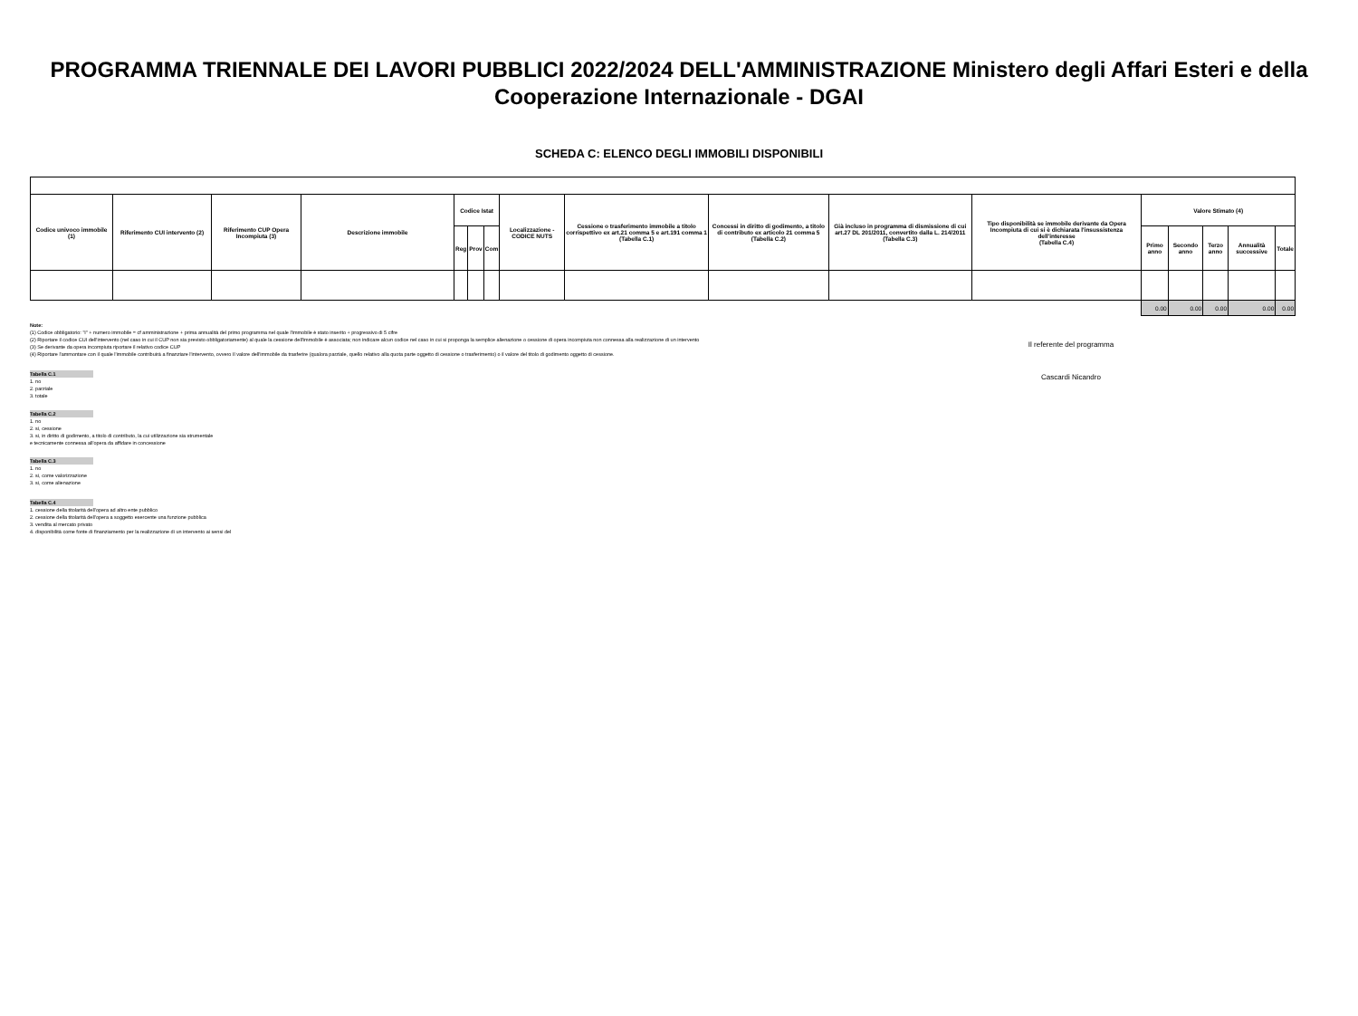PROGRAMMA TRIENNALE DEI LAVORI PUBBLICI 2022/2024 DELL'AMMINISTRAZIONE Ministero degli Affari Esteri e della Cooperazione Internazionale - DGAI
SCHEDA C: ELENCO DEGLI IMMOBILI DISPONIBILI
| Codice univoco immobile (1) | Riferimento CUI intervento (2) | Riferimento CUP Opera Incompiuta (3) | Descrizione immobile | Codice Istat | | | Localizzazione - CODICE NUTS | Cessione o trasferimento immobile a titolo corrispettivo ex art.21 comma 5 e art.191 comma 1 (Tabella C.1) | Concessi in diritto di godimento, a titolo di contributo ex articolo 21 comma 5 (Tabella C.2) | Già incluso in programma di dismissione di cui art.27 DL 201/2011, convertito dalla L. 214/2011 (Tabella C.3) | Tipo disponibilità se immobile derivante da Opera Incompiuta di cui si è dichiarata l'insussistenza dell'interesse (Tabella C.4) | Valore Stimato (4) | | | | |
| --- | --- | --- | --- | --- | --- | --- | --- | --- | --- | --- | --- | --- | --- | --- | --- | --- |
| | | | | Reg | Prov | Com | | | | | | Primo anno | Secondo anno | Terzo anno | Annualità successive | Totale |
| | | | | | | | | | | | | 0.00 | 0.00 | 0.00 | 0.00 | 0.00 |
Note:
(1) Codice obbligatorio: "I" + numero immobile = cf amministrazione + prima annualità del primo programma nel quale l'immobile è stato inserito + progressivo di 5 cifre
(2) Riportare il codice CUI dell'intervento (nel caso in cui il CUP non sia previsto obbligatoriamente) al quale la cessione dell'immobile è associata; non indicare alcun codice nel caso in cui si proponga la semplice alienazione o cessione di opera incompiuta non connessa alla realizzazione di un intervento
(3) Se derivante da opera incompiuta riportare il relativo codice CUP
(4) Riportare l'ammontare con il quale l'immobile contribuirà a finanziare l'intervento, ovvero Il valore dell'immobile da trasferire (qualora parziale, quello relativo alla quota parte oggetto di cessione o trasferimento) o il valore del titolo di godimento oggetto di cessione.
Tabella C.1
1. no
2. parziale
3. totale
Tabella C.2
1. no
2. si, cessione
3. si, in diritto di godimento, a titolo di contributo, la cui utilizzazione sia strumentale
e tecnicamente connessa all'opera da affidare in concessione
Tabella C.3
1. no
2. si, come valorizzazione
3. si, come alienazione
Tabella C.4
1. cessione della titolarità dell'opera ad altro ente pubblico
2. cessione della titolarità dell'opera a soggetto esercente una funzione pubblica
3. vendita al mercato privato
4. disponibilità come fonte di finanziamento per la realizzazione di un intervento ai sensi del
Il referente del programma
Cascardi Nicandro